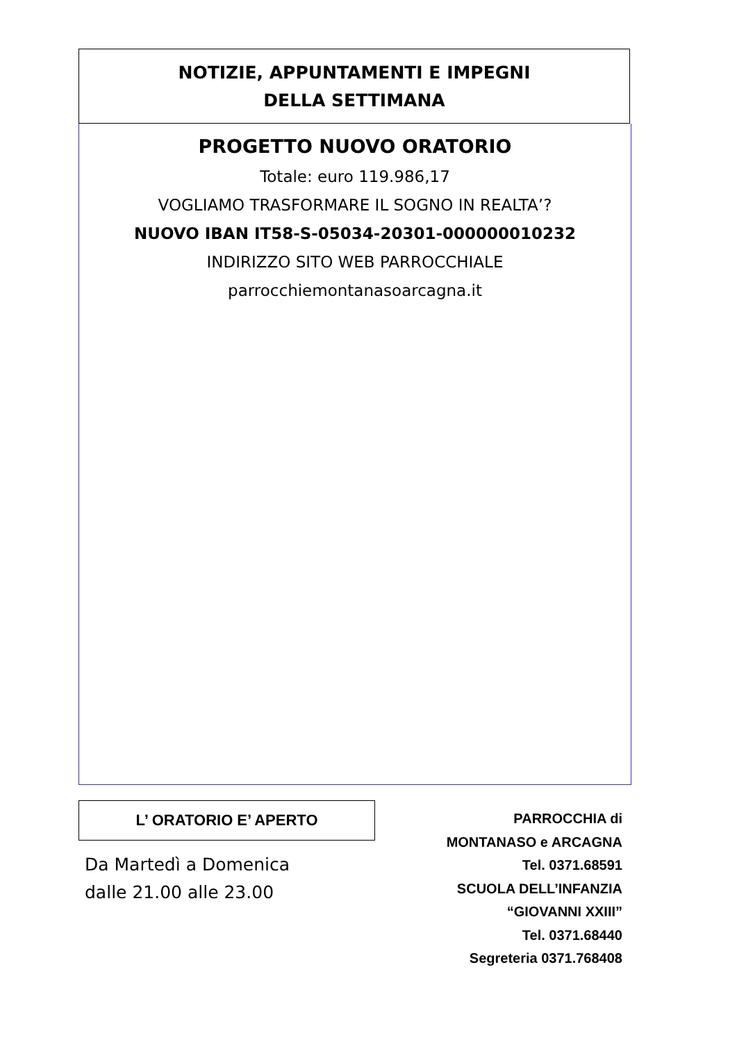NOTIZIE, APPUNTAMENTI E IMPEGNI
DELLA SETTIMANA
PROGETTO NUOVO ORATORIO
Totale: euro 119.986,17
VOGLIAMO TRASFORMARE IL SOGNO IN REALTA’?
NUOVO IBAN IT58-S-05034-20301-000000010232
INDIRIZZO SITO WEB PARROCCHIALE
parrocchiemontanasoarcagna.it
L’ ORATORIO E’ APERTO
Da Martedì a Domenica
dalle 21.00 alle 23.00
PARROCCHIA di
MONTANASO e ARCAGNA
Tel. 0371.68591
SCUOLA DELL’INFANZIA
“GIOVANNI XXIII”
Tel. 0371.68440
Segreteria 0371.768408